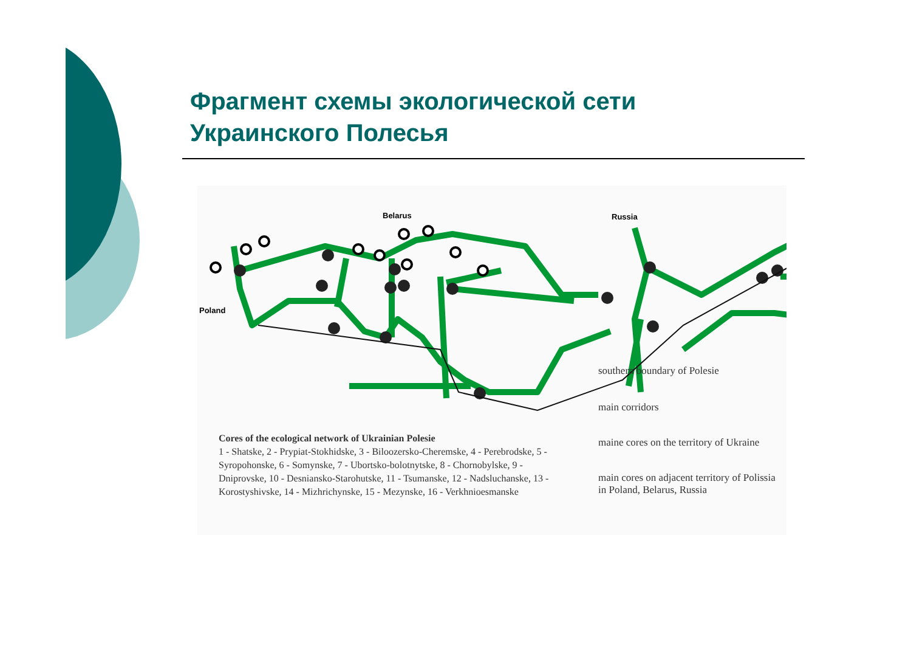Фрагмент схемы экологической сети
Украинского Полесья
Belarus Russia
Poland
Cores of the ecological network of Ukrainian Polesie
1 - Shatske, 2 - Prypiat-Stokhidske, 3 - Biloozersko-Cheremske, 4 - Perebrodske, 5 -Syropohonske, 6 - Somynske, 7 - Ubortsko-bolotnytske, 8 - Chornobylske, 9 - Dniprovske, 10 - Desniansko-Starohutske, 11 - Tsumanske, 12 - Nadsluchanske, 13 - Korostyshivske, 14 - Mizhrichynske, 15 - Mezynske, 16 - Verkhnioesmanske
southern boundary of Polesie
main corridors
maine cores on the territory of Ukraine
main cores on adjacent territory of Polissia in Poland, Belarus, Russia